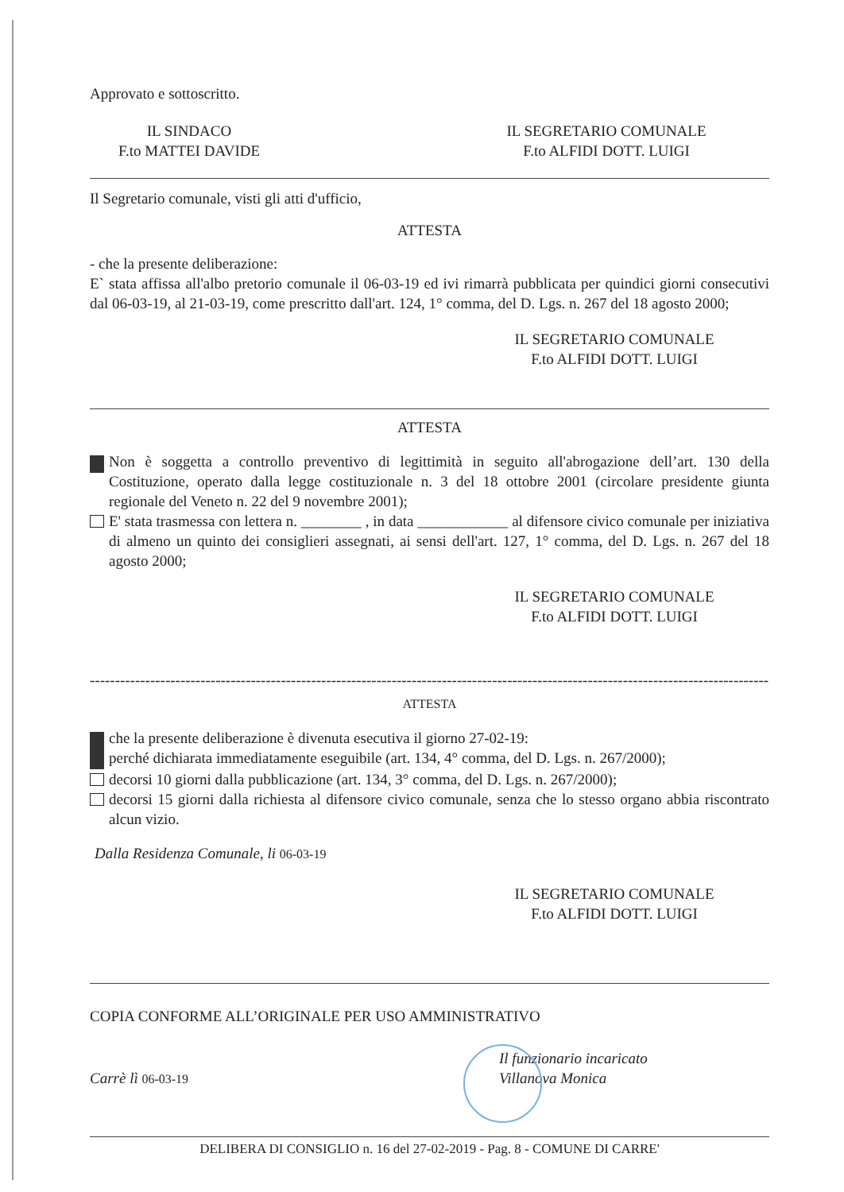Approvato e sottoscritto.
IL SINDACO
F.to MATTEI DAVIDE
IL SEGRETARIO COMUNALE
F.to ALFIDI DOTT. LUIGI
Il Segretario comunale, visti gli atti d'ufficio,
ATTESTA
- che la presente deliberazione:
E` stata affissa all'albo pretorio comunale il 06-03-19 ed ivi rimarrà pubblicata per quindici giorni consecutivi dal 06-03-19, al 21-03-19, come prescritto dall'art. 124, 1° comma, del D. Lgs. n. 267 del 18 agosto 2000;
IL SEGRETARIO COMUNALE
F.to ALFIDI DOTT. LUIGI
ATTESTA
Non è soggetta a controllo preventivo di legittimità in seguito all'abrogazione dell’art. 130 della Costituzione, operato dalla legge costituzionale n. 3 del 18 ottobre 2001 (circolare presidente giunta regionale del Veneto n. 22 del 9 novembre 2001);
E' stata trasmessa con lettera n. ________ , in data ____________ al difensore civico comunale per iniziativa di almeno un quinto dei consiglieri assegnati, ai sensi dell'art. 127, 1° comma, del D. Lgs. n. 267 del 18 agosto 2000;
IL SEGRETARIO COMUNALE
F.to ALFIDI DOTT. LUIGI
------------------------------------------------------------------------------------------------------------------------------------------
ATTESTA
che la presente deliberazione è divenuta esecutiva il giorno 27-02-19:
perché dichiarata immediatamente eseguibile (art. 134, 4° comma, del D. Lgs. n. 267/2000);
decorsi 10 giorni dalla pubblicazione (art. 134, 3° comma, del D. Lgs. n. 267/2000);
decorsi 15 giorni dalla richiesta al difensore civico comunale, senza che lo stesso organo abbia riscontrato alcun vizio.
Dalla Residenza Comunale, li 06-03-19
IL SEGRETARIO COMUNALE
F.to ALFIDI DOTT. LUIGI
COPIA CONFORME ALL’ORIGINALE PER USO AMMINISTRATIVO
Carrè lì 06-03-19
Il funzionario incaricato
Villanova Monica
DELIBERA DI CONSIGLIO n. 16 del 27-02-2019 - Pag. 8 - COMUNE DI CARRE'